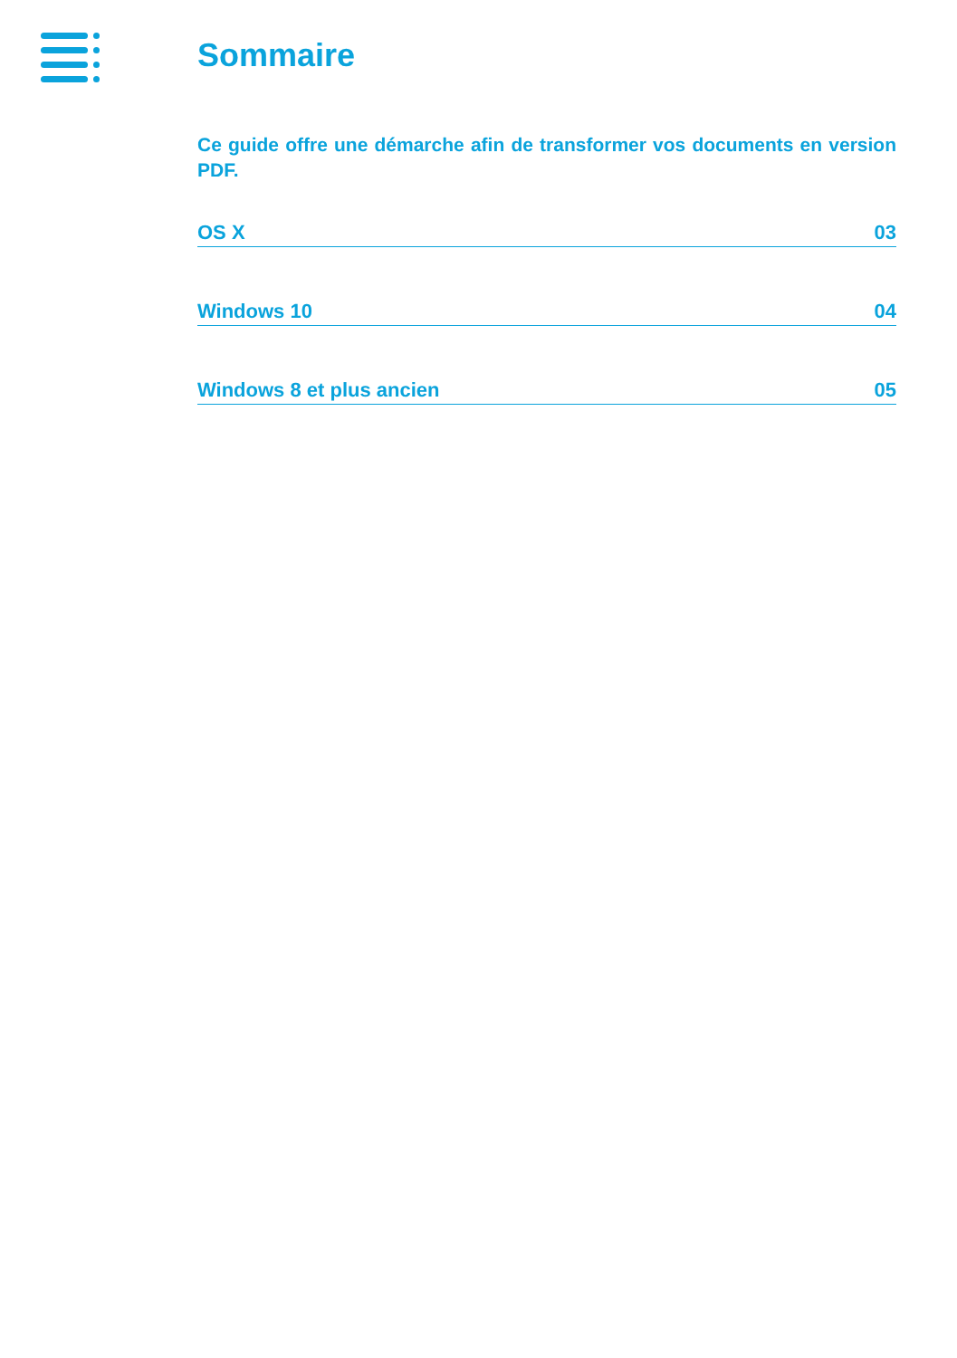Sommaire
Ce guide offre une démarche afin de transformer vos documents en version PDF.
OS X 03
Windows 10 04
Windows 8 et plus ancien 05